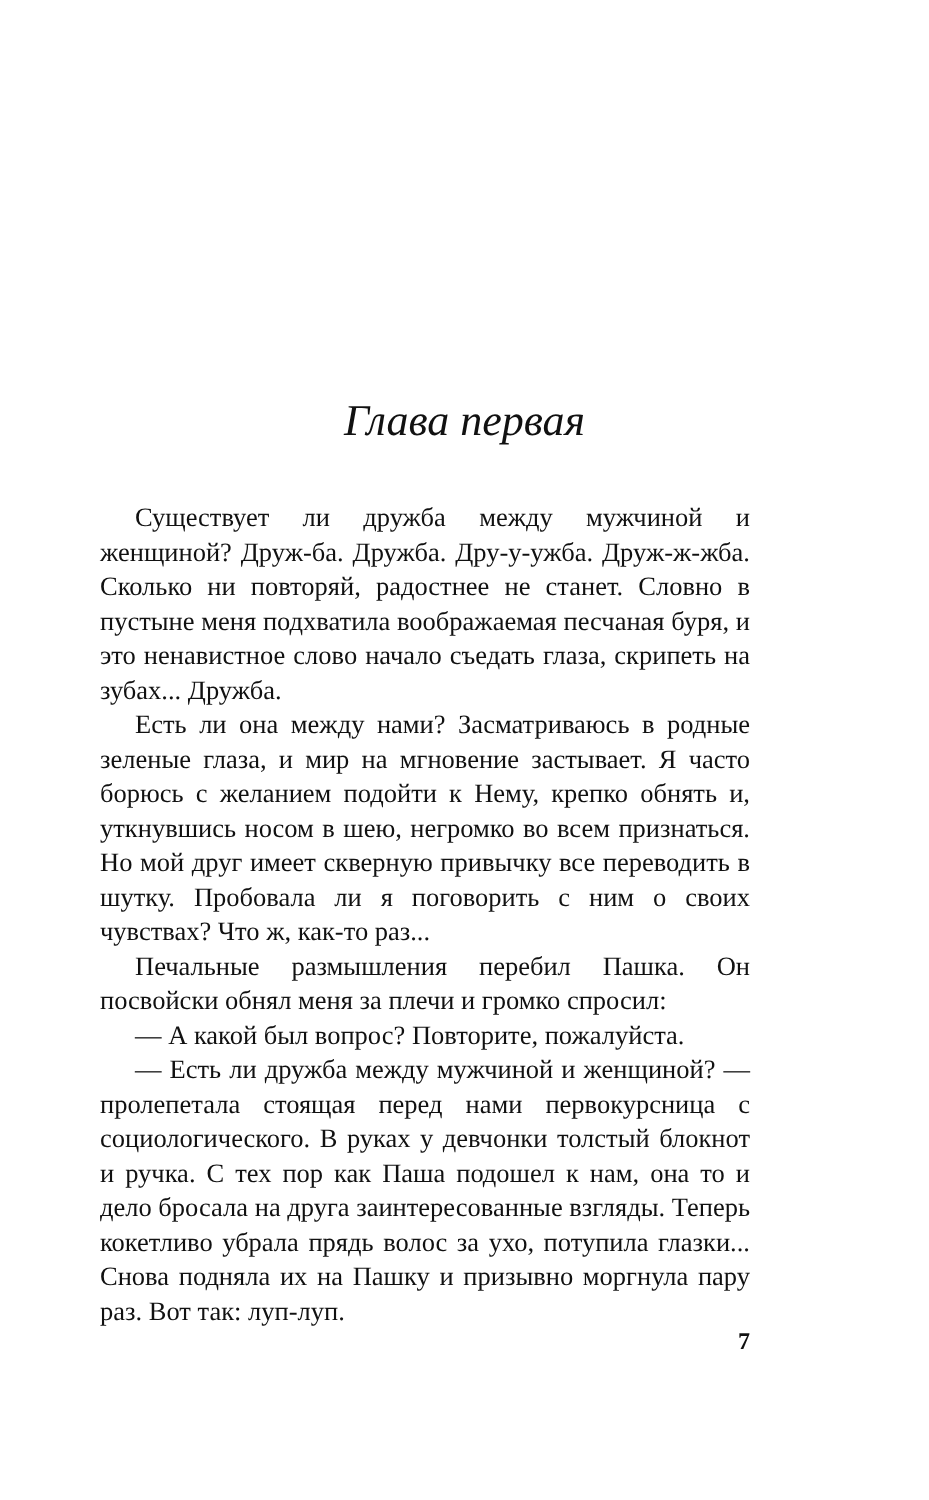Глава первая
Существует ли дружба между мужчиной и женщиной? Друж-ба. Дружба. Дру-у-ужба. Друж-ж-жба. Сколько ни повторяй, радостнее не станет. Словно в пустыне меня подхватила воображаемая песчаная буря, и это ненавистное слово начало съедать глаза, скрипеть на зубах... Дружба.
Есть ли она между нами? Засматриваюсь в родные зеленые глаза, и мир на мгновение застывает. Я часто борюсь с желанием подойти к Нему, крепко обнять и, уткнувшись носом в шею, негромко во всем признаться. Но мой друг имеет скверную привычку все переводить в шутку. Пробовала ли я поговорить с ним о своих чувствах? Что ж, как-то раз...
Печальные размышления перебил Пашка. Он посвойски обнял меня за плечи и громко спросил:
— А какой был вопрос? Повторите, пожалуйста.
— Есть ли дружба между мужчиной и женщиной? — пролепетала стоящая перед нами первокурсница с социологического. В руках у девчонки толстый блокнот и ручка. С тех пор как Паша подошел к нам, она то и дело бросала на друга заинтересованные взгляды. Теперь кокетливо убрала прядь волос за ухо, потупила глазки... Снова подняла их на Пашку и призывно моргнула пару раз. Вот так: луп-луп.
7